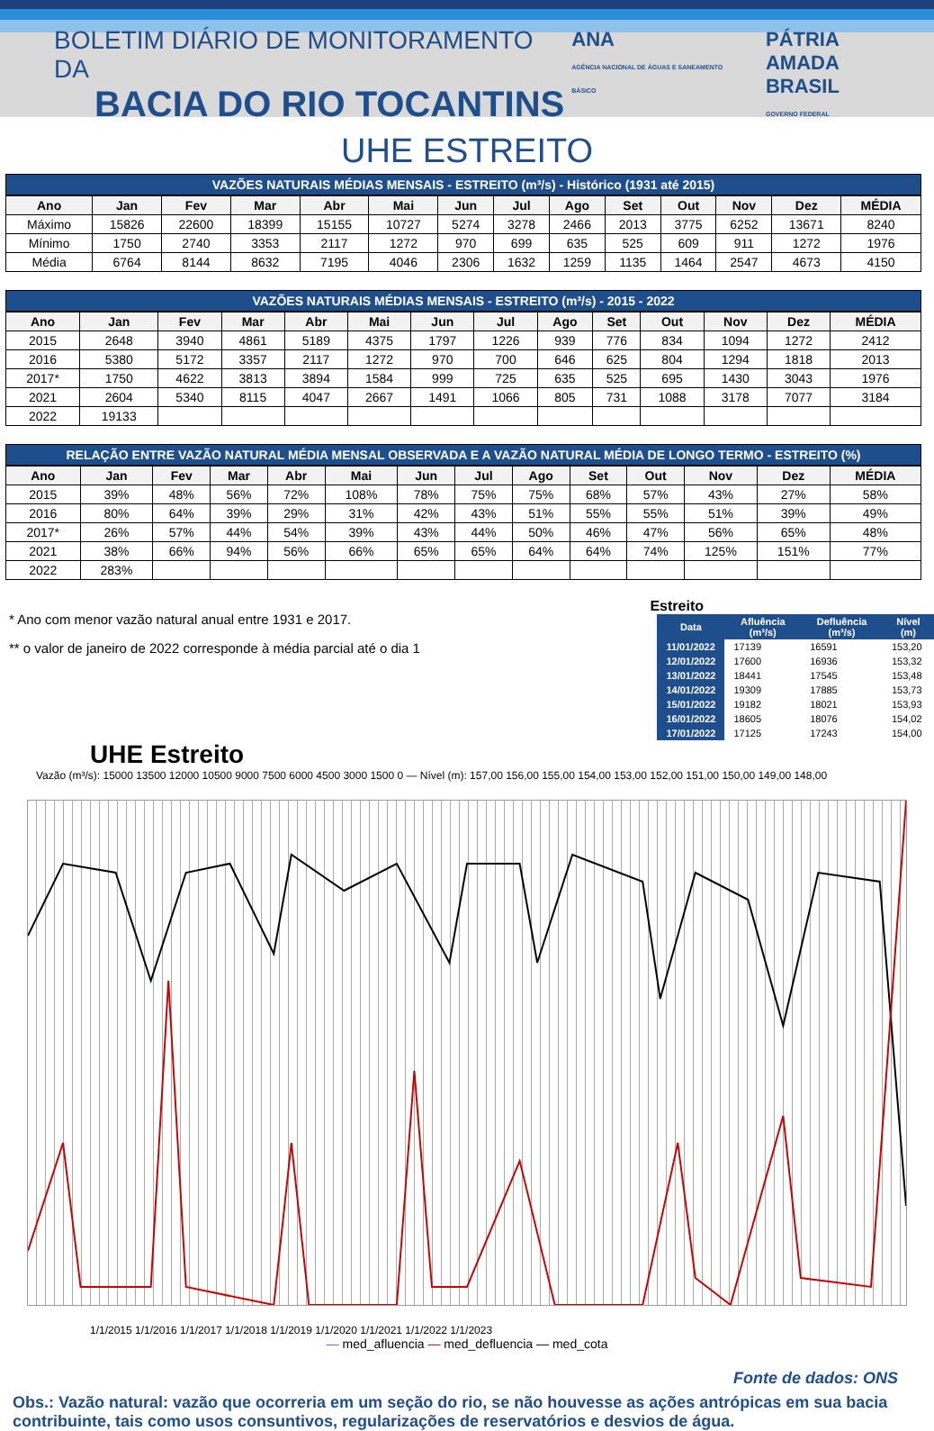BOLETIM DIÁRIO DE MONITORAMENTO DA
BACIA DO RIO TOCANTINS
ANA
AGÊNCIA NACIONAL DE ÁGUAS E SANEAMENTO BÁSICO
PÁTRIA AMADA
BRASIL
GOVERNO FEDERAL
UHE ESTREITO
VAZÕES NATURAIS MÉDIAS MENSAIS - ESTREITO (m³/s) - Histórico (1931 até 2015)
| Ano | Jan | Fev | Mar | Abr | Mai | Jun | Jul | Ago | Set | Out | Nov | Dez | MÉDIA |
| --- | --- | --- | --- | --- | --- | --- | --- | --- | --- | --- | --- | --- | --- |
| Máximo | 15826 | 22600 | 18399 | 15155 | 10727 | 5274 | 3278 | 2466 | 2013 | 3775 | 6252 | 13671 | 8240 |
| Mínimo | 1750 | 2740 | 3353 | 2117 | 1272 | 970 | 699 | 635 | 525 | 609 | 911 | 1272 | 1976 |
| Média | 6764 | 8144 | 8632 | 7195 | 4046 | 2306 | 1632 | 1259 | 1135 | 1464 | 2547 | 4673 | 4150 |
VAZÕES NATURAIS MÉDIAS MENSAIS - ESTREITO (m³/s) - 2015 - 2022
| Ano | Jan | Fev | Mar | Abr | Mai | Jun | Jul | Ago | Set | Out | Nov | Dez | MÉDIA |
| --- | --- | --- | --- | --- | --- | --- | --- | --- | --- | --- | --- | --- | --- |
| 2015 | 2648 | 3940 | 4861 | 5189 | 4375 | 1797 | 1226 | 939 | 776 | 834 | 1094 | 1272 | 2412 |
| 2016 | 5380 | 5172 | 3357 | 2117 | 1272 | 970 | 700 | 646 | 625 | 804 | 1294 | 1818 | 2013 |
| 2017* | 1750 | 4622 | 3813 | 3894 | 1584 | 999 | 725 | 635 | 525 | 695 | 1430 | 3043 | 1976 |
| 2021 | 2604 | 5340 | 8115 | 4047 | 2667 | 1491 | 1066 | 805 | 731 | 1088 | 3178 | 7077 | 3184 |
| 2022 | 19133 | | | | | | | | | | | | |
RELAÇÃO ENTRE VAZÃO NATURAL MÉDIA MENSAL OBSERVADA E A VAZÃO NATURAL MÉDIA DE LONGO TERMO - ESTREITO (%)
| Ano | Jan | Fev | Mar | Abr | Mai | Jun | Jul | Ago | Set | Out | Nov | Dez | MÉDIA |
| --- | --- | --- | --- | --- | --- | --- | --- | --- | --- | --- | --- | --- | --- |
| 2015 | 39% | 48% | 56% | 72% | 108% | 78% | 75% | 75% | 68% | 57% | 43% | 27% | 58% |
| 2016 | 80% | 64% | 39% | 29% | 31% | 42% | 43% | 51% | 55% | 55% | 51% | 39% | 49% |
| 2017* | 26% | 57% | 44% | 54% | 39% | 43% | 44% | 50% | 46% | 47% | 56% | 65% | 48% |
| 2021 | 38% | 66% | 94% | 56% | 66% | 65% | 65% | 64% | 64% | 74% | 125% | 151% | 77% |
| 2022 | 283% | | | | | | | | | | | | |
* Ano com menor vazão natural anual entre 1931 e 2017.
** o valor de janeiro de 2022 corresponde à média parcial até o dia 1
Estreito
| Data | Afluência (m³/s) | Defluência (m³/s) | Nível (m) |
| --- | --- | --- | --- |
| 11/01/2022 | 17139 | 16591 | 153,20 |
| 12/01/2022 | 17600 | 16936 | 153,32 |
| 13/01/2022 | 18441 | 17545 | 153,48 |
| 14/01/2022 | 19309 | 17885 | 153,73 |
| 15/01/2022 | 19182 | 18021 | 153,93 |
| 16/01/2022 | 18605 | 18076 | 154,02 |
| 17/01/2022 | 17125 | 17243 | 154,00 |
UHE Estreito
Vazão (m³/s): 15000 13500 12000 10500 9000 7500 6000 4500 3000 1500 0 — Nível (m): 157,00 156,00 155,00 154,00 153,00 152,00 151,00 150,00 149,00 148,00
1/1/2015 1/1/2016 1/1/2017 1/1/2018 1/1/2019 1/1/2020 1/1/2021 1/1/2022 1/1/2023
— med_afluencia — med_defluencia — med_cota
Fonte de dados: ONS
Obs.: Vazão natural: vazão que ocorreria em um seção do rio, se não houvesse as ações antrópicas em sua bacia contribuinte, tais como usos consuntivos, regularizações de reservatórios e desvios de água.